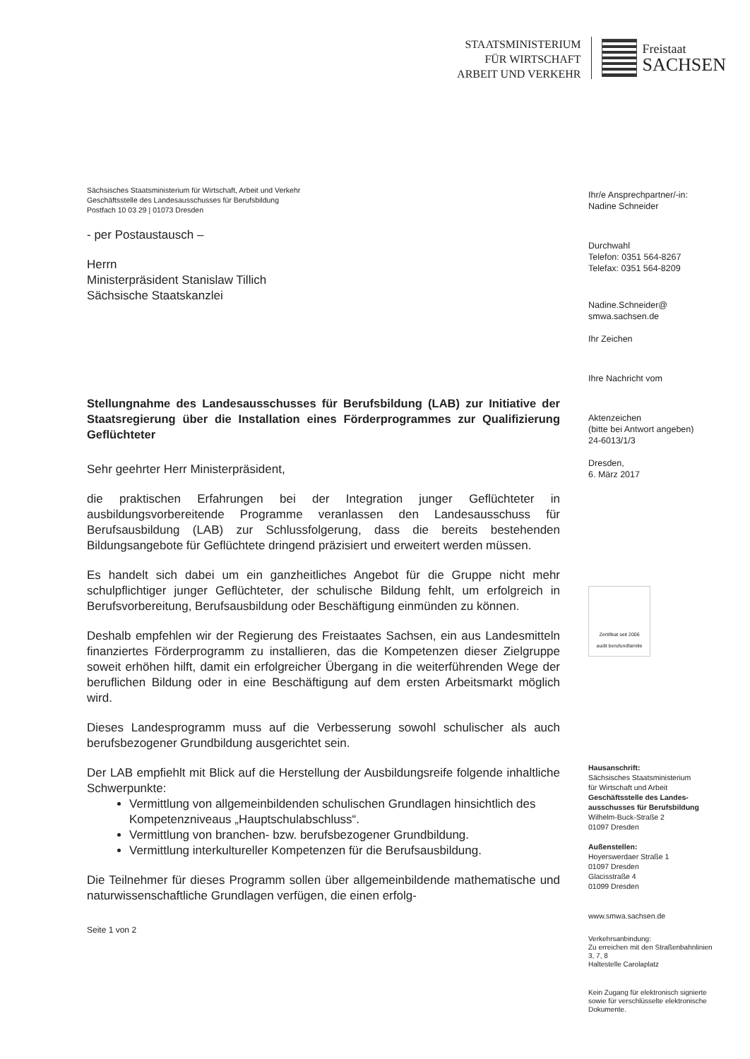STAATSMINISTERIUM
FÜR WIRTSCHAFT
ARBEIT UND VERKEHR
Freistaat
SACHSEN
Sächsisches Staatsministerium für Wirtschaft, Arbeit und Verkehr
Geschäftsstelle des Landesausschusses für Berufsbildung
Postfach 10 03 29 | 01073 Dresden
- per Postaustausch –
Herrn
Ministerpräsident Stanislaw Tillich
Sächsische Staatskanzlei
Stellungnahme des Landesausschusses für Berufsbildung (LAB) zur Initiative der Staatsregierung über die Installation eines Förderprogrammes zur Qualifizierung Geflüchteter
Sehr geehrter Herr Ministerpräsident,
die praktischen Erfahrungen bei der Integration junger Geflüchteter in ausbildungsvorbereitende Programme veranlassen den Landesausschuss für Berufsausbildung (LAB) zur Schlussfolgerung, dass die bereits bestehenden Bildungsangebote für Geflüchtete dringend präzisiert und erweitert werden müssen.
Es handelt sich dabei um ein ganzheitliches Angebot für die Gruppe nicht mehr schulpflichtiger junger Geflüchteter, der schulische Bildung fehlt, um erfolgreich in Berufsvorbereitung, Berufsausbildung oder Beschäftigung einmünden zu können.
Deshalb empfehlen wir der Regierung des Freistaates Sachsen, ein aus Landesmitteln finanziertes Förderprogramm zu installieren, das die Kompetenzen dieser Zielgruppe soweit erhöhen hilft, damit ein erfolgreicher Übergang in die weiterführenden Wege der beruflichen Bildung oder in eine Beschäftigung auf dem ersten Arbeitsmarkt möglich wird.
Dieses Landesprogramm muss auf die Verbesserung sowohl schulischer als auch berufsbezogener Grundbildung ausgerichtet sein.
Der LAB empfiehlt mit Blick auf die Herstellung der Ausbildungsreife folgende inhaltliche Schwerpunkte:
Vermittlung von allgemeinbildenden schulischen Grundlagen hinsichtlich des Kompetenzniveaus „Hauptschulabschluss“.
Vermittlung von branchen- bzw. berufsbezogener Grundbildung.
Vermittlung interkultureller Kompetenzen für die Berufsausbildung.
Die Teilnehmer für dieses Programm sollen über allgemeinbildende mathematische und naturwissenschaftliche Grundlagen verfügen, die einen erfolg-
Seite 1 von 2
Ihr/e Ansprechpartner/-in:
Nadine Schneider
Durchwahl
Telefon: 0351 564-8267
Telefax: 0351 564-8209
Nadine.Schneider@
smwa.sachsen.de
Ihr Zeichen
Ihre Nachricht vom
Aktenzeichen
(bitte bei Antwort angeben)
24-6013/1/3
Dresden,
6. März 2017
Zertifikat seit 2006
audit berufundfamilie
Hausanschrift:
Sächsisches Staatsministerium
für Wirtschaft und Arbeit
Geschäftsstelle des Landes-
ausschusses für Berufsbildung
Wilhelm-Buck-Straße 2
01097 Dresden
Außenstellen:
Hoyerswerdaer Straße 1
01097 Dresden
Glacisstraße 4
01099 Dresden
www.smwa.sachsen.de
Verkehrsanbindung:
Zu erreichen mit den Straßenbahnlinien
3, 7, 8
Haltestelle Carolaplatz
Kein Zugang für elektronisch signierte sowie für verschlüsselte elektronische Dokumente.